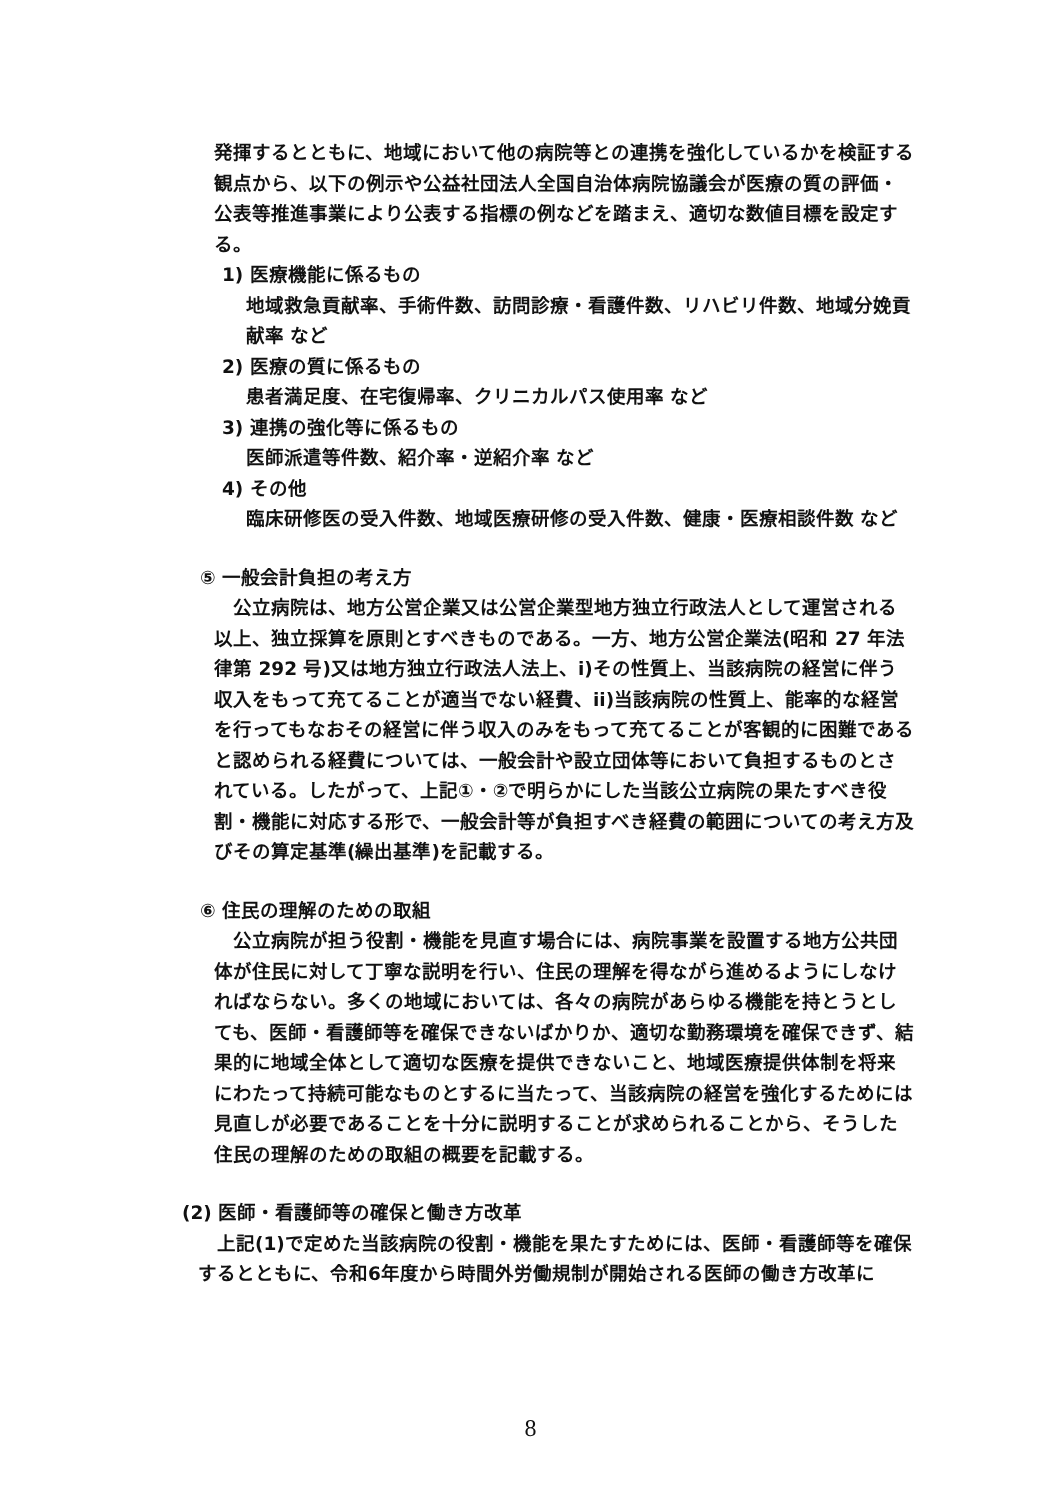発揮するとともに、地域において他の病院等との連携を強化しているかを検証する観点から、以下の例示や公益社団法人全国自治体病院協議会が医療の質の評価・公表等推進事業により公表する指標の例などを踏まえ、適切な数値目標を設定する。
1) 医療機能に係るもの
地域救急貢献率、手術件数、訪問診療・看護件数、リハビリ件数、地域分娩貢献率 など
2) 医療の質に係るもの
患者満足度、在宅復帰率、クリニカルパス使用率 など
3) 連携の強化等に係るもの
医師派遣等件数、紹介率・逆紹介率 など
4) その他
臨床研修医の受入件数、地域医療研修の受入件数、健康・医療相談件数 など
⑤ 一般会計負担の考え方
　公立病院は、地方公営企業又は公営企業型地方独立行政法人として運営される以上、独立採算を原則とすべきものである。一方、地方公営企業法(昭和 27 年法律第 292 号)又は地方独立行政法人法上、i)その性質上、当該病院の経営に伴う収入をもって充てることが適当でない経費、ii)当該病院の性質上、能率的な経営を行ってもなおその経営に伴う収入のみをもって充てることが客観的に困難であると認められる経費については、一般会計や設立団体等において負担するものとされている。したがって、上記①・②で明らかにした当該公立病院の果たすべき役割・機能に対応する形で、一般会計等が負担すべき経費の範囲についての考え方及びその算定基準(繰出基準)を記載する。
⑥ 住民の理解のための取組
　公立病院が担う役割・機能を見直す場合には、病院事業を設置する地方公共団体が住民に対して丁寧な説明を行い、住民の理解を得ながら進めるようにしなければならない。多くの地域においては、各々の病院があらゆる機能を持とうとしても、医師・看護師等を確保できないばかりか、適切な勤務環境を確保できず、結果的に地域全体として適切な医療を提供できないこと、地域医療提供体制を将来にわたって持続可能なものとするに当たって、当該病院の経営を強化するためには見直しが必要であることを十分に説明することが求められることから、そうした住民の理解のための取組の概要を記載する。
(2) 医師・看護師等の確保と働き方改革
　上記(1)で定めた当該病院の役割・機能を果たすためには、医師・看護師等を確保するとともに、令和6年度から時間外労働規制が開始される医師の働き方改革に
8